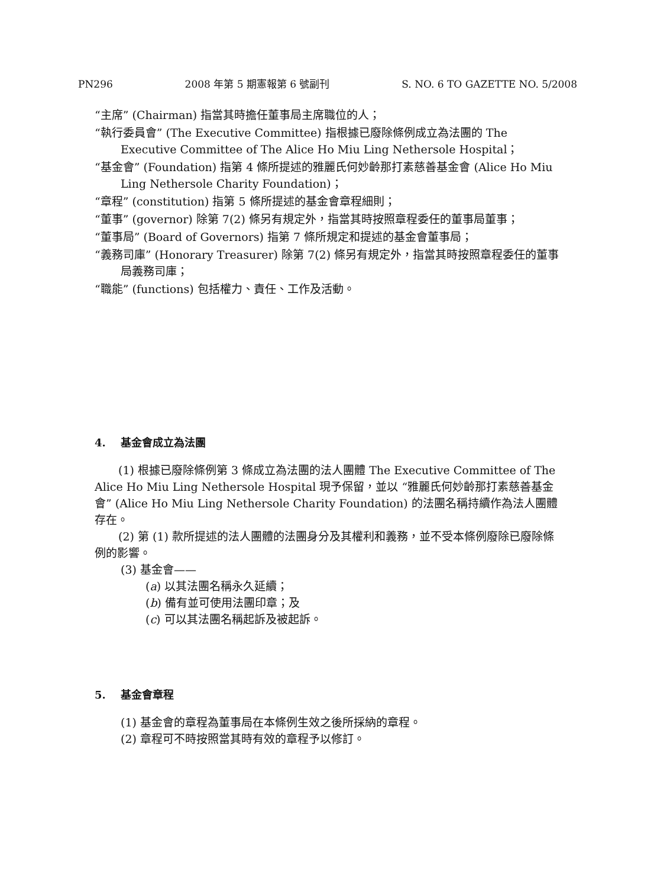PN296 2008 年第 5 期憲報第 6 號副刊 S. NO. 6 TO GAZETTE NO. 5/2008
“主席” (Chairman) 指當其時擔任董事局主席職位的人；
“執行委員會” (The Executive Committee) 指根據已廢除條例成立為法團的 The Executive Committee of The Alice Ho Miu Ling Nethersole Hospital；
“基金會” (Foundation) 指第 4 條所提述的雅麗氏何妙齡那打素慈善基金會 (Alice Ho Miu Ling Nethersole Charity Foundation)；
“章程” (constitution) 指第 5 條所提述的基金會章程細則；
“董事” (governor) 除第 7(2) 條另有規定外，指當其時按照章程委任的董事局董事；
“董事局” (Board of Governors) 指第 7 條所規定和提述的基金會董事局；
“義務司庫” (Honorary Treasurer) 除第 7(2) 條另有規定外，指當其時按照章程委任的董事局義務司庫；
“職能” (functions) 包括權力、責任、工作及活動。
4. 基金會成立為法團
(1) 根據已廢除條例第 3 條成立為法團的法人團體 The Executive Committee of The Alice Ho Miu Ling Nethersole Hospital 現予保留，並以 “雅麗氏何妙齡那打素慈善基金會” (Alice Ho Miu Ling Nethersole Charity Foundation) 的法團名稱持續作為法人團體存在。
(2) 第 (1) 款所提述的法人團體的法團身分及其權利和義務，並不受本條例廢除已廢除條例的影響。
(3) 基金會——
(a) 以其法團名稱永久延續；
(b) 備有並可使用法團印章；及
(c) 可以其法團名稱起訴及被起訴。
5. 基金會章程
(1) 基金會的章程為董事局在本條例生效之後所採納的章程。
(2) 章程可不時按照當其時有效的章程予以修訂。